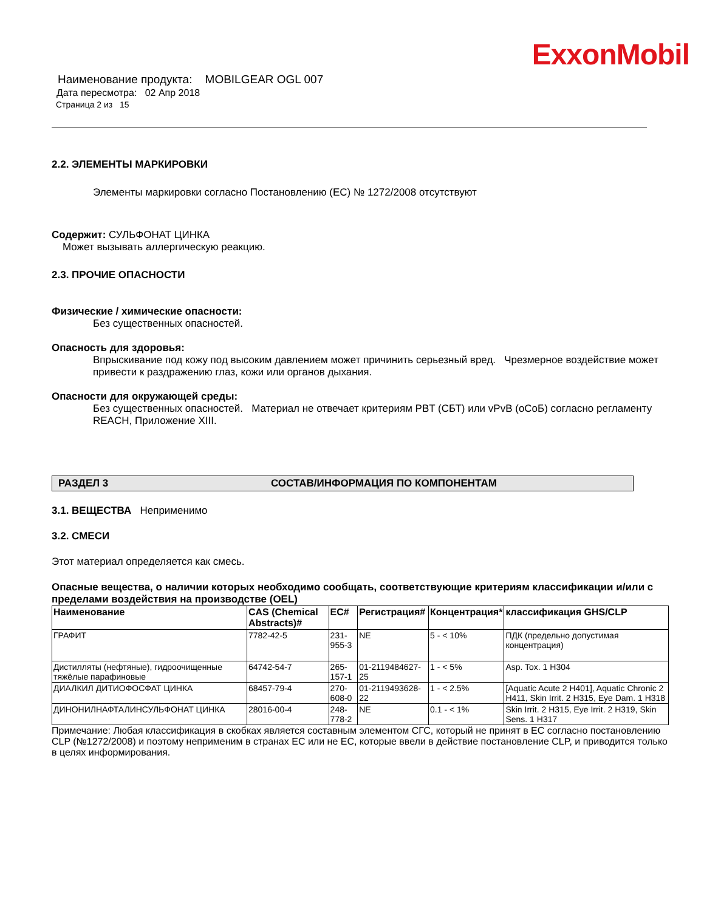ExxonMobil
Наименование продукта: MOBILGEAR OGL 007
Дата пересмотра: 02 Апр 2018
Страница 2 из 15
2.2. ЭЛЕМЕНТЫ МАРКИРОВКИ
Элементы маркировки согласно Постановлению (EC) № 1272/2008 отсутствуют
Содержит: СУЛЬФОНАТ ЦИНКА
Может вызывать аллергическую реакцию.
2.3. ПРОЧИЕ ОПАСНОСТИ
Физические / химические опасности:
Без существенных опасностей.
Опасность для здоровья:
Впрыскивание под кожу под высоким давлением может причинить серьезный вред. Чрезмерное воздействие может привести к раздражению глаз, кожи или органов дыхания.
Опасности для окружающей среды:
Без существенных опасностей. Материал не отвечает критериям PBT (СБТ) или vPvB (оСоБ) согласно регламенту REACH, Приложение XIII.
РАЗДЕЛ 3 СОСТАВ/ИНФОРМАЦИЯ ПО КОМПОНЕНТАМ
3.1. ВЕЩЕСТВА Неприменимо
3.2. СМЕСИ
Этот материал определяется как смесь.
Опасные вещества, о наличии которых необходимо сообщать, соответствующие критериям классификации и/или с пределами воздействия на производстве (OEL)
| Наименование | CAS (Chemical Abstracts)# | EC# | Регистрация# | Концентрация* | классификация GHS/CLP |
| --- | --- | --- | --- | --- | --- |
| ГРАФИТ | 7782-42-5 | 231-955-3 | NE | 5 - < 10% | ПДК (предельно допустимая концентрация) |
| Дистилляты (нефтяные), гидроочищенные тяжёлые парафиновые | 64742-54-7 | 265-157-1 | 01-2119484627-25 | 1 - < 5% | Asp. Tox. 1 H304 |
| ДИАЛКИЛ ДИТИОФОСФАТ ЦИНКА | 68457-79-4 | 270-608-0 | 01-2119493628-22 | 1 - < 2.5% | [Aquatic Acute 2 H401], Aquatic Chronic 2 H411, Skin Irrit. 2 H315, Eye Dam. 1 H318 |
| ДИНОНИЛНАФТАЛИНСУЛЬФОНАТ ЦИНКА | 28016-00-4 | 248-778-2 | NE | 0.1 - < 1% | Skin Irrit. 2 H315, Eye Irrit. 2 H319, Skin Sens. 1 H317 |
Примечание: Любая классификация в скобках является составным элементом СГС, который не принят в ЕС согласно постановлению CLP (№1272/2008) и поэтому неприменим в странах ЕС или не ЕС, которые ввели в действие постановление CLP, и приводится только в целях информирования.